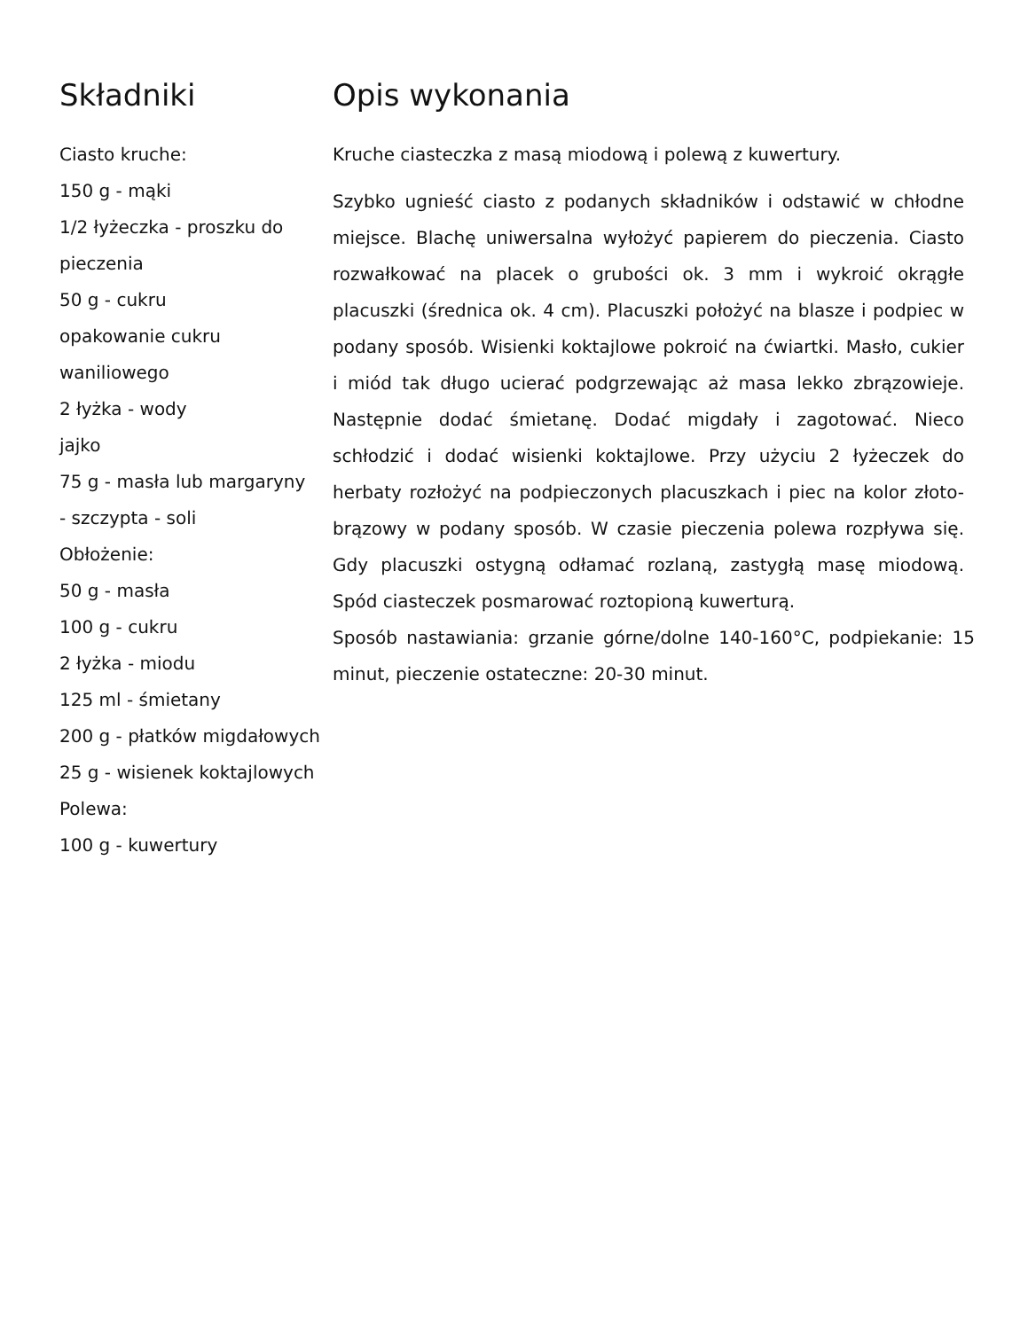Składniki
Ciasto kruche:
150 g - mąki
1/2 łyżeczka - proszku do pieczenia
50 g - cukru
opakowanie cukru waniliowego
2 łyżka - wody
jajko
75 g - masła lub margaryny
- szczypta - soli
Obłożenie:
50 g - masła
100 g - cukru
2 łyżka - miodu
125 ml - śmietany
200 g - płatków migdałowych
25 g - wisienek koktajlowych
Polewa:
100 g - kuwertury
Opis wykonania
Kruche ciasteczka z masą miodową i polewą z kuwertury.
Szybko ugnieść ciasto z podanych składników i odstawić w chłodne miejsce. Blachę uniwersalna wyłożyć papierem do pieczenia. Ciasto rozwałkować na placek o grubości ok. 3 mm i wykroić okrągłe placuszki (średnica ok. 4 cm). Placuszki położyć na blasze i podpiec w podany sposób. Wisienki koktajlowe pokroić na ćwiartki. Masło, cukier i miód tak długo ucierać podgrzewając aż masa lekko zbrązowieje. Następnie dodać śmietanę. Dodać migdały i zagotować. Nieco schłodzić i dodać wisienki koktajlowe. Przy użyciu 2 łyżeczek do herbaty rozłożyć na podpieczonych placuszkach i piec na kolor złoto-brązowy w podany sposób. W czasie pieczenia polewa rozpływa się. Gdy placuszki ostygną odłamać rozlaną, zastygłą masę miodową. Spód ciasteczek posmarować roztopioną kuwerturą.
Sposób nastawiania: grzanie górne/dolne 140-160°C, podpiekanie: 15 minut, pieczenie ostateczne: 20-30 minut.